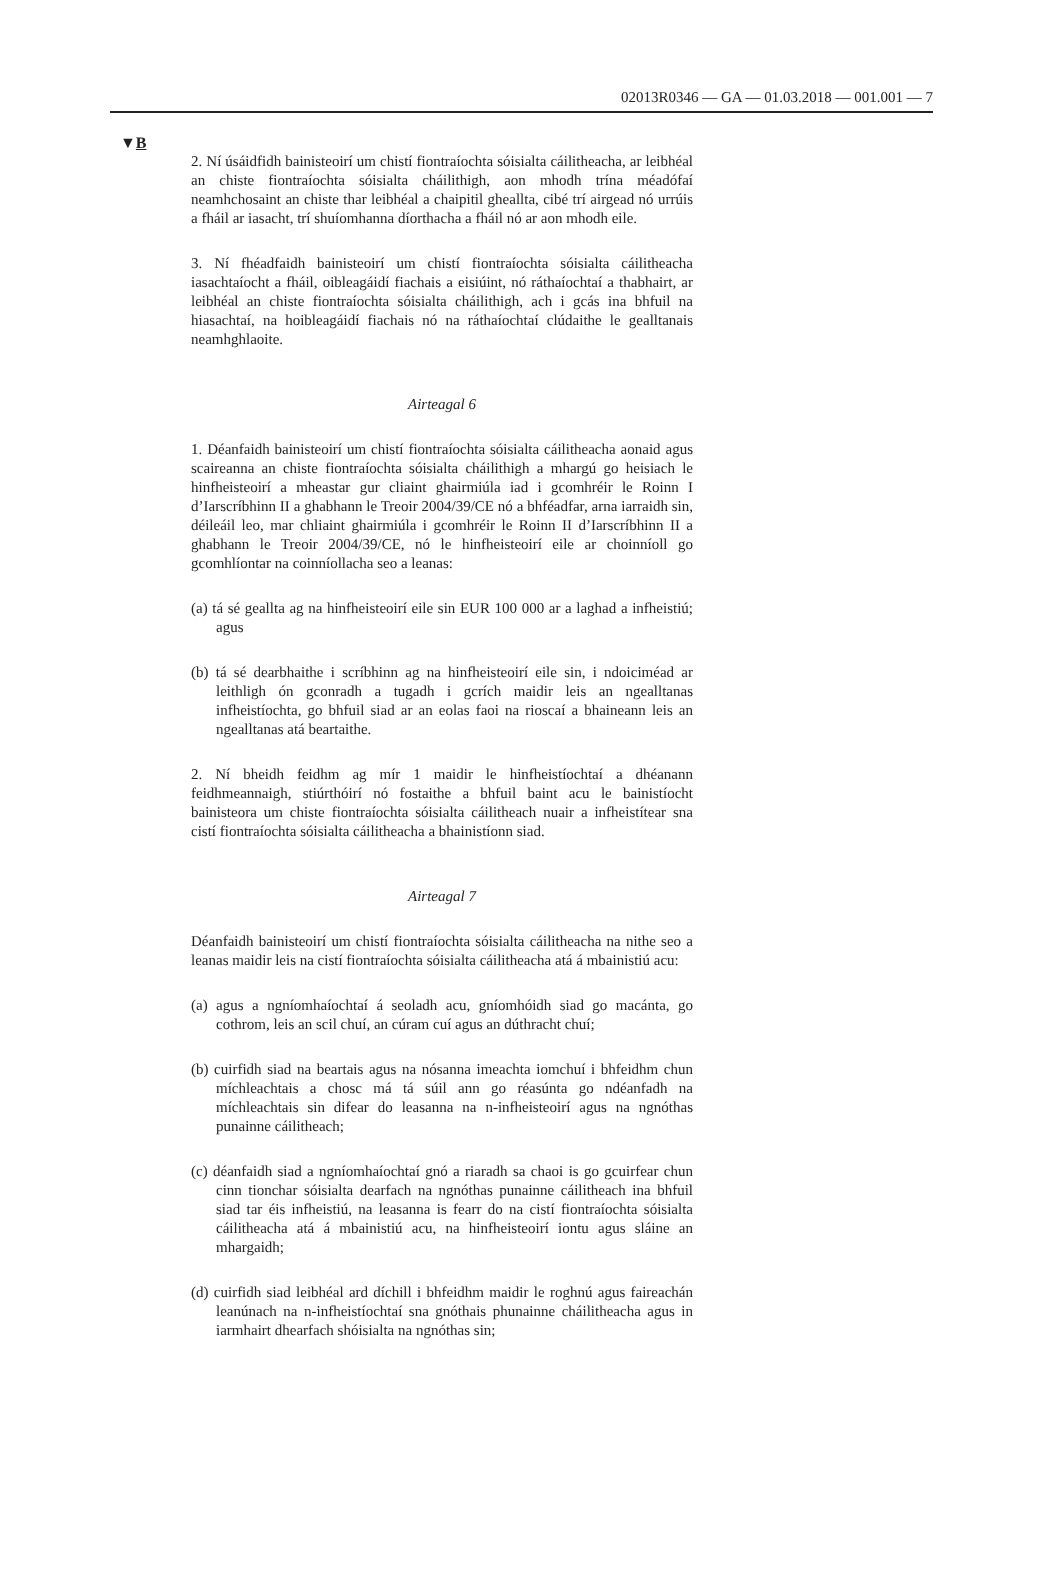02013R0346 — GA — 01.03.2018 — 001.001 — 7
▼B
2. Ní úsáidfidh bainisteoirí um chistí fiontraíochta sóisialta cáilitheacha, ar leibhéal an chiste fiontraíochta sóisialta cháilithigh, aon mhodh trína méadófaí neamhchosaint an chiste thar leibhéal a chaipitil gheallta, cibé trí airgead nó urrúis a fháil ar iasacht, trí shuíomhanna díorthacha a fháil nó ar aon mhodh eile.
3. Ní fhéadfaidh bainisteoirí um chistí fiontraíochta sóisialta cáilitheacha iasachtaíocht a fháil, oibleagáidí fiachais a eisiúint, nó ráthaíochtaí a thabhairt, ar leibhéal an chiste fiontraíochta sóisialta cháilithigh, ach i gcás ina bhfuil na hiasachtaí, na hoibleagáidí fiachais nó na ráthaíochtaí clúdaithe le gealltanais neamhghlaoite.
Airteagal 6
1. Déanfaidh bainisteoirí um chistí fiontraíochta sóisialta cáilitheacha aonaid agus scaireanna an chiste fiontraíochta sóisialta cháilithigh a mhargú go heisiach le hinfheisteoirí a mheastar gur cliaint ghairmiúla iad i gcomhréir le Roinn I d’Iarscríbhinn II a ghabhann le Treoir 2004/39/CE nó a bhféadfar, arna iarraidh sin, déileáil leo, mar chliaint ghairmiúla i gcomhréir le Roinn II d’Iarscríbhinn II a ghabhann le Treoir 2004/39/CE, nó le hinfheisteoirí eile ar choinníoll go gcomhlíontar na coinníollacha seo a leanas:
(a) tá sé geallta ag na hinfheisteoirí eile sin EUR 100 000 ar a laghad a infheistiú; agus
(b) tá sé dearbhaithe i scríbhinn ag na hinfheisteoirí eile sin, i ndoiciméad ar leithligh ón gconradh a tugadh i gcrích maidir leis an ngealltanas infheistíochta, go bhfuil siad ar an eolas faoi na rioscaí a bhaineann leis an ngealltanas atá beartaithe.
2. Ní bheidh feidhm ag mír 1 maidir le hinfheistíochtaí a dhéanann feidhmeannaigh, stiúrthóirí nó fostaithe a bhfuil baint acu le bainistíocht bainisteora um chiste fiontraíochta sóisialta cáilitheach nuair a infheistítear sna cistí fiontraíochta sóisialta cáilitheacha a bhainistíonn siad.
Airteagal 7
Déanfaidh bainisteoirí um chistí fiontraíochta sóisialta cáilitheacha na nithe seo a leanas maidir leis na cistí fiontraíochta sóisialta cáilitheacha atá á mbainistiú acu:
(a) agus a ngníomhaíochtaí á seoladh acu, gníomhóidh siad go macánta, go cothrom, leis an scil chuí, an cúram cuí agus an dúthracht chuí;
(b) cuirfidh siad na beartais agus na nósanna imeachta iomchuí i bhfeidhm chun míchleachtais a chosc má tá súil ann go réasúnta go ndéanfadh na míchleachtais sin difear do leasanna na n-infheisteoirí agus na ngnóthas punainne cáilitheach;
(c) déanfaidh siad a ngníomhaíochtaí gnó a riaradh sa chaoi is go gcuirfear chun cinn tionchar sóisialta dearfach na ngnóthas punainne cáilitheach ina bhfuil siad tar éis infheistiú, na leasanna is fearr do na cistí fiontraíochta sóisialta cáilitheacha atá á mbainistiú acu, na hinfheisteoirí iontu agus sláine an mhargaidh;
(d) cuirfidh siad leibhéal ard díchill i bhfeidhm maidir le roghnú agus faireachán leanúnach na n-infheistíochtaí sna gnóthais phunainne cháilitheacha agus in iarmhairt dhearfach shóisialta na ngnóthas sin;